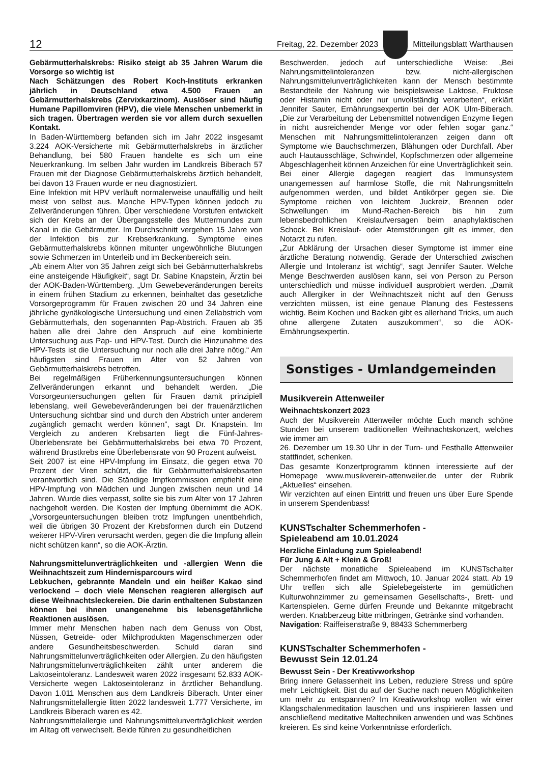12 Freitag, 22. Dezember 2023
Mitteilungsblatt Warthausen
Gebärmutterhalskrebs: Risiko steigt ab 35 Jahren Warum die Vorsorge so wichtig ist
Nach Schätzungen des Robert Koch-Instituts erkranken jährlich in Deutschland etwa 4.500 Frauen an Gebärmutterhalskrebs (Zervixkarzinom). Auslöser sind häufig Humane Papillomviren (HPV), die viele Menschen unbemerkt in sich tragen. Übertragen werden sie vor allem durch sexuellen Kontakt.
In Baden-Württemberg befanden sich im Jahr 2022 insgesamt 3.224 AOK-Versicherte mit Gebärmutterhalskrebs in ärztlicher Behandlung, bei 580 Frauen handelte es sich um eine Neuerkrankung. Im selben Jahr wurden im Landkreis Biberach 57 Frauen mit der Diagnose Gebärmutterhalskrebs ärztlich behandelt, bei davon 13 Frauen wurde er neu diagnostiziert.
Eine Infektion mit HPV verläuft normalerweise unauffällig und heilt meist von selbst aus. Manche HPV-Typen können jedoch zu Zellveränderungen führen. Über verschiedene Vorstufen entwickelt sich der Krebs an der Übergangsstelle des Muttermundes zum Kanal in die Gebärmutter. Im Durchschnitt vergehen 15 Jahre von der Infektion bis zur Krebserkrankung. Symptome eines Gebärmutterhalskrebs können mitunter ungewöhnliche Blutungen sowie Schmerzen im Unterleib und im Beckenbereich sein.
„Ab einem Alter von 35 Jahren zeigt sich bei Gebärmutterhalskrebs eine ansteigende Häufigkeit“, sagt Dr. Sabine Knapstein, Ärztin bei der AOK-Baden-Württemberg. „Um Gewebeveränderungen bereits in einem frühen Stadium zu erkennen, beinhaltet das gesetzliche Vorsorgeprogramm für Frauen zwischen 20 und 34 Jahren eine jährliche gynäkologische Untersuchung und einen Zellabstrich vom Gebärmutterhals, den sogenannten Pap-Abstrich. Frauen ab 35 haben alle drei Jahre den Anspruch auf eine kombinierte Untersuchung aus Pap- und HPV-Test. Durch die Hinzunahme des HPV-Tests ist die Untersuchung nur noch alle drei Jahre nötig.“ Am häufigsten sind Frauen im Alter von 52 Jahren von Gebärmutterhalskrebs betroffen.
Bei regelmäßigen Früherkennungsuntersuchungen können Zellveränderungen erkannt und behandelt werden. „Die Vorsorgeuntersuchungen gelten für Frauen damit prinzipiell lebenslang, weil Gewebeveränderungen bei der frauenärztlichen Untersuchung sichtbar sind und durch den Abstrich unter anderem zugänglich gemacht werden können“, sagt Dr. Knapstein. Im Vergleich zu anderen Krebsarten liegt die Fünf-Jahres-Überlebensrate bei Gebärmutterhalskrebs bei etwa 70 Prozent, während Brustkrebs eine Überlebensrate von 90 Prozent aufweist.
Seit 2007 ist eine HPV-Impfung im Einsatz, die gegen etwa 70 Prozent der Viren schützt, die für Gebärmutterhalskrebsarten verantwortlich sind. Die Ständige Impfkommission empfiehlt eine HPV-Impfung von Mädchen und Jungen zwischen neun und 14 Jahren. Wurde dies verpasst, sollte sie bis zum Alter von 17 Jahren nachgeholt werden. Die Kosten der Impfung übernimmt die AOK. „Vorsorgeuntersuchungen bleiben trotz Impfungen unentbehrlich, weil die übrigen 30 Prozent der Krebsformen durch ein Dutzend weiterer HPV-Viren verursacht werden, gegen die die Impfung allein nicht schützen kann“, so die AOK-Ärztin.
Nahrungsmittelunverträglichkeiten und -allergien Wenn die Weihnachtszeit zum Hindernisparcours wird
Lebkuchen, gebrannte Mandeln und ein heißer Kakao sind verlockend – doch viele Menschen reagieren allergisch auf diese Weihnachtsleckereien. Die darin enthaltenen Substanzen können bei ihnen unangenehme bis lebensgefährliche Reaktionen auslösen.
Immer mehr Menschen haben nach dem Genuss von Obst, Nüssen, Getreide- oder Milchprodukten Magenschmerzen oder andere Gesundheitsbeschwerden. Schuld daran sind Nahrungsmittelunverträglichkeiten oder Allergien. Zu den häufigsten Nahrungsmittelunverträglichkeiten zählt unter anderem die Laktoseintoleranz. Landesweit waren 2022 insgesamt 52.833 AOK-Versicherte wegen Laktoseintoleranz in ärztlicher Behandlung. Davon 1.011 Menschen aus dem Landkreis Biberach. Unter einer Nahrungsmittelallergie litten 2022 landesweit 1.777 Versicherte, im Landkreis Biberach waren es 42.
Nahrungsmittelallergie und Nahrungsmittelunverträglichkeit werden im Alltag oft verwechselt. Beide führen zu gesundheitlichen
Beschwerden, jedoch auf unterschiedliche Weise: „Bei Nahrungsmittelintoleranzen bzw. nicht-allergischen Nahrungsmittelunverträglichkeiten kann der Mensch bestimmte Bestandteile der Nahrung wie beispielsweise Laktose, Fruktose oder Histamin nicht oder nur unvollständig verarbeiten“, erklärt Jennifer Sauter, Ernährungsexpertin bei der AOK Ulm-Biberach. „Die zur Verarbeitung der Lebensmittel notwendigen Enzyme liegen in nicht ausreichender Menge vor oder fehlen sogar ganz.“ Menschen mit Nahrungsmittelintoleranzen zeigen dann oft Symptome wie Bauchschmerzen, Blähungen oder Durchfall. Aber auch Hautausschläge, Schwindel, Kopfschmerzen oder allgemeine Abgeschlagenheit können Anzeichen für eine Unverträglichkeit sein.
Bei einer Allergie dagegen reagiert das Immunsystem unangemessen auf harmlose Stoffe, die mit Nahrungsmitteln aufgenommen werden, und bildet Antikörper gegen sie. Die Symptome reichen von leichtem Juckreiz, Brennen oder Schwellungen im Mund-Rachen-Bereich bis hin zum lebensbedrohlichen Kreislaufversagen beim anaphylaktischen Schock. Bei Kreislauf- oder Atemstörungen gilt es immer, den Notarzt zu rufen.
„Zur Abklärung der Ursachen dieser Symptome ist immer eine ärztliche Beratung notwendig. Gerade der Unterschied zwischen Allergie und Intoleranz ist wichtig“, sagt Jennifer Sauter. Welche Menge Beschwerden auslösen kann, sei von Person zu Person unterschiedlich und müsse individuell ausprobiert werden. „Damit auch Allergiker in der Weihnachtszeit nicht auf den Genuss verzichten müssen, ist eine genaue Planung des Festessens wichtig. Beim Kochen und Backen gibt es allerhand Tricks, um auch ohne allergene Zutaten auszukommen“, so die AOK-Ernährungsexpertin.
Sonstiges - Umlandgemeinden
Musikverein Attenweiler
Weihnachtskonzert 2023
Auch der Musikverein Attenweiler möchte Euch manch schöne Stunden bei unserem traditionellen Weihnachtskonzert, welches wie immer am
26. Dezember um 19.30 Uhr in der Turn- und Festhalle Attenweiler stattfindet, schenken.
Das gesamte Konzertprogramm können interessierte auf der Homepage www.musikverein-attenweiler.de unter der Rubrik „Aktuelles“ einsehen.
Wir verzichten auf einen Eintritt und freuen uns über Eure Spende in unserem Spendenbass!
KUNSTschalter Schemmerhofen -
Spieleabend am 10.01.2024
Herzliche Einladung zum Spieleabend!
Für Jung & Alt + Klein & Groß!
Der nächste monatliche Spieleabend im KUNSTschalter Schemmerhofen findet am Mittwoch, 10. Januar 2024 statt. Ab 19 Uhr treffen sich alle Spielebegeisterte im gemütlichen Kulturwohnzimmer zu gemeinsamen Gesellschafts-, Brett- und Kartenspielen. Gerne dürfen Freunde und Bekannte mitgebracht werden. Knabberzeug bitte mitbringen, Getränke sind vorhanden.
Navigation: Raiffeisenstraße 9, 88433 Schemmerberg
KUNSTschalter Schemmerhofen -
Bewusst Sein 12.01.24
Bewusst Sein - Der Kreativworkshop
Bring innere Gelassenheit ins Leben, reduziere Stress und spüre mehr Leichtigkeit. Bist du auf der Suche nach neuen Möglichkeiten um mehr zu entspannen? Im Kreativworkshop wollen wir einer Klangschalenmeditation lauschen und uns inspirieren lassen und anschließend meditative Maltechniken anwenden und was Schönes kreieren. Es sind keine Vorkenntnisse erforderlich.